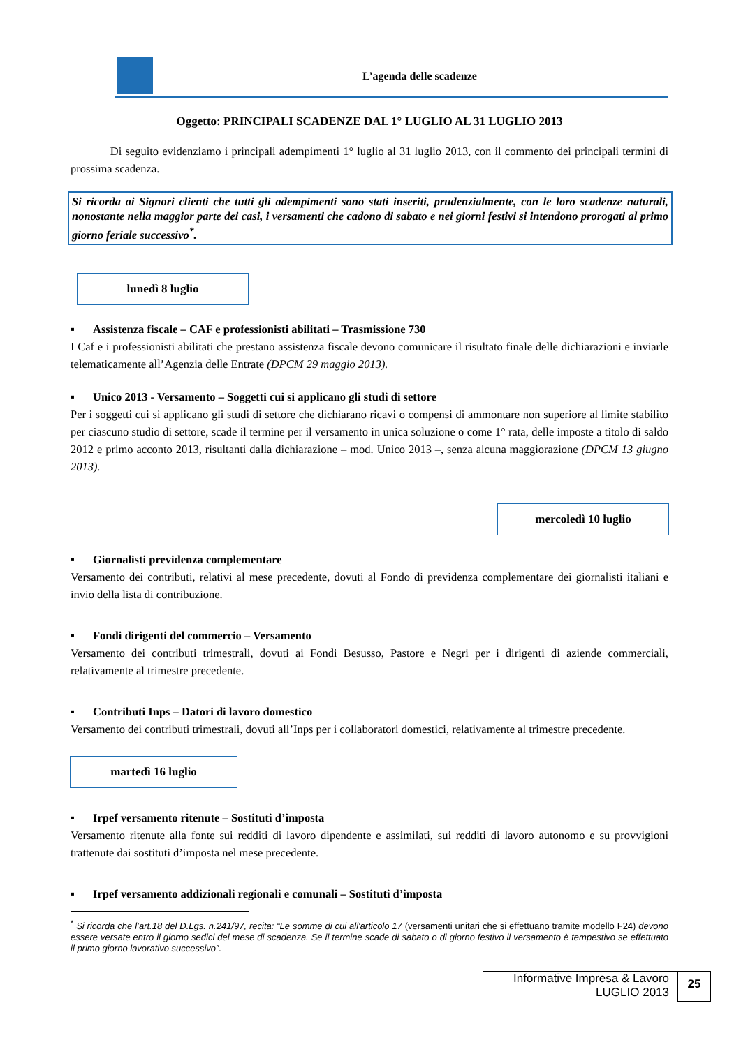L’agenda delle scadenze
Oggetto: PRINCIPALI SCADENZE DAL 1° LUGLIO AL 31 LUGLIO 2013
Di seguito evidenziamo i principali adempimenti 1° luglio al 31 luglio 2013, con il commento dei principali termini di prossima scadenza.
Si ricorda ai Signori clienti che tutti gli adempimenti sono stati inseriti, prudenzialmente, con le loro scadenze naturali, nonostante nella maggior parte dei casi, i versamenti che cadono di sabato e nei giorni festivi si intendono prorogati al primo giorno feriale successivo<sup>*</sup>.
lunedì 8 luglio
▪ Assistenza fiscale – CAF e professionisti abilitati – Trasmissione 730
I Caf e i professionisti abilitati che prestano assistenza fiscale devono comunicare il risultato finale delle dichiarazioni e inviarle telematicamente all’Agenzia delle Entrate (DPCM 29 maggio 2013).
▪ Unico 2013 - Versamento – Soggetti cui si applicano gli studi di settore
Per i soggetti cui si applicano gli studi di settore che dichiarano ricavi o compensi di ammontare non superiore al limite stabilito per ciascuno studio di settore, scade il termine per il versamento in unica soluzione o come 1° rata, delle imposte a titolo di saldo 2012 e primo acconto 2013, risultanti dalla dichiarazione – mod. Unico 2013 –, senza alcuna maggiorazione (DPCM 13 giugno 2013).
mercoledì 10 luglio
▪ Giornalisti previdenza complementare
Versamento dei contributi, relativi al mese precedente, dovuti al Fondo di previdenza complementare dei giornalisti italiani e invio della lista di contribuzione.
▪ Fondi dirigenti del commercio – Versamento
Versamento dei contributi trimestrali, dovuti ai Fondi Besusso, Pastore e Negri per i dirigenti di aziende commerciali, relativamente al trimestre precedente.
▪ Contributi Inps – Datori di lavoro domestico
Versamento dei contributi trimestrali, dovuti all’Inps per i collaboratori domestici, relativamente al trimestre precedente.
martedì 16 luglio
▪ Irpef versamento ritenute – Sostituti d’imposta
Versamento ritenute alla fonte sui redditi di lavoro dipendente e assimilati, sui redditi di lavoro autonomo e su provvigioni trattenute dai sostituti d’imposta nel mese precedente.
▪ Irpef versamento addizionali regionali e comunali – Sostituti d’imposta
<sup>*</sup> Si ricorda che l’art.18 del D.Lgs. n.241/97, recita: “Le somme di cui all'articolo 17 (versamenti unitari che si effettuano tramite modello F24) devono essere versate entro il giorno sedici del mese di scadenza. Se il termine scade di sabato o di giorno festivo il versamento è tempestivo se effettuato il primo giorno lavorativo successivo”.
Informative Impresa & Lavoro
LUGLIO 2013
25